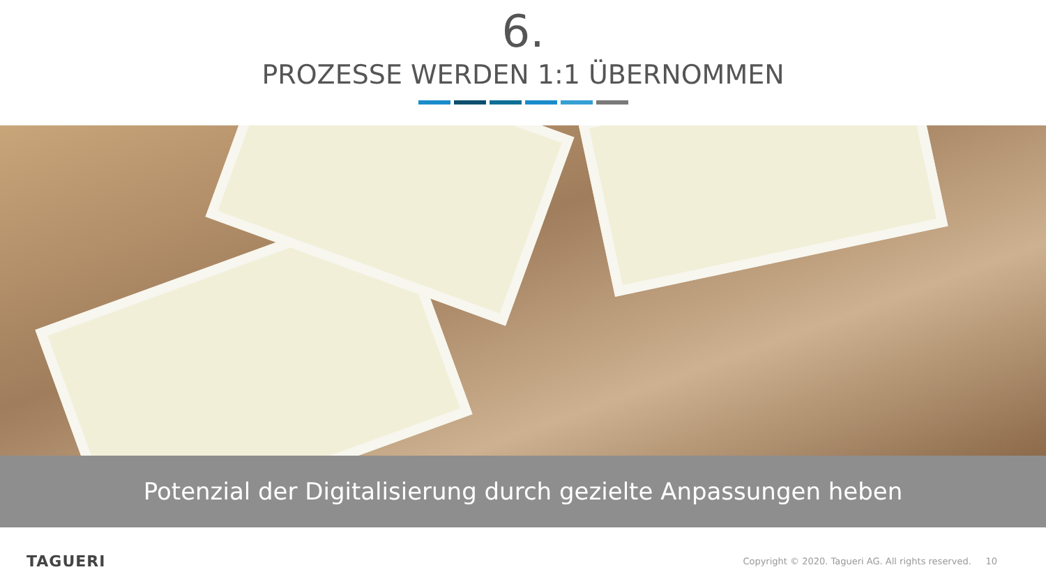6.
PROZESSE WERDEN 1:1 ÜBERNOMMEN
Potenzial der Digitalisierung durch gezielte Anpassungen heben
TAGUERI Copyright © 2020. Tagueri AG. All rights reserved. 10